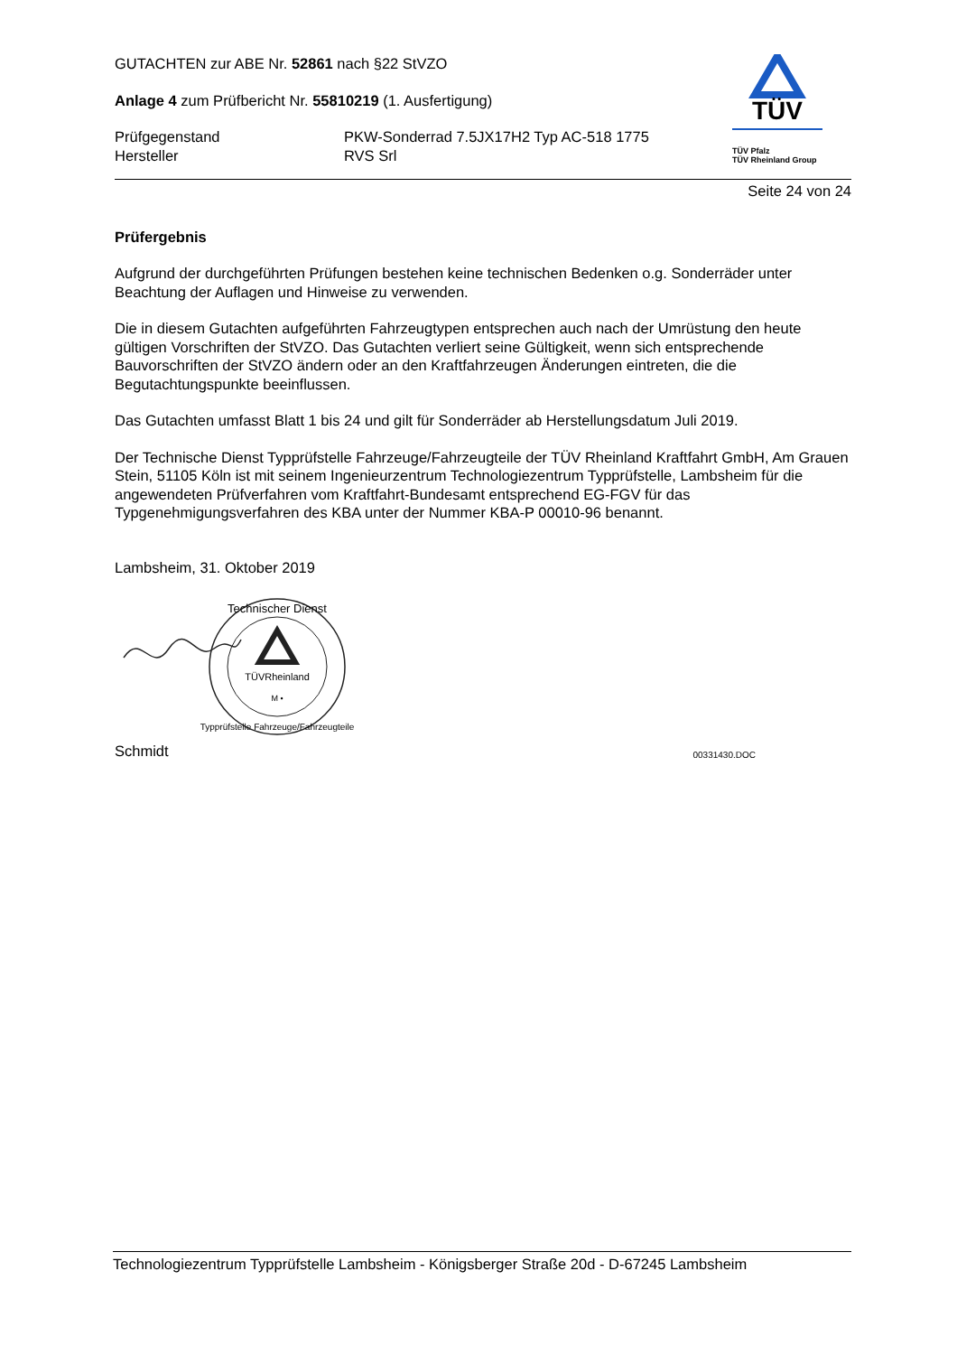GUTACHTEN zur ABE Nr. 52861 nach §22 StVZO
Anlage 4 zum Prüfbericht Nr. 55810219 (1. Ausfertigung)
Prüfgegenstand
Hersteller
PKW-Sonderrad 7.5JX17H2 Typ AC-518 1775
RVS Srl
TÜV
TÜV Pfalz
TÜV Rheinland Group
Seite 24 von 24
Prüfergebnis
Aufgrund der durchgeführten Prüfungen bestehen keine technischen Bedenken o.g. Sonderräder unter Beachtung der Auflagen und Hinweise zu verwenden.
Die in diesem Gutachten aufgeführten Fahrzeugtypen entsprechen auch nach der Umrüstung den heute gültigen Vorschriften der StVZO. Das Gutachten verliert seine Gültigkeit, wenn sich entsprechende Bauvorschriften der StVZO ändern oder an den Kraftfahrzeugen Änderungen eintreten, die die Begutachtungspunkte beeinflussen.
Das Gutachten umfasst Blatt 1 bis 24 und gilt für Sonderräder ab Herstellungsdatum Juli 2019.
Der Technische Dienst Typprüfstelle Fahrzeuge/Fahrzeugteile der TÜV Rheinland Kraftfahrt GmbH, Am Grauen Stein, 51105 Köln ist mit seinem Ingenieurzentrum Technologiezentrum Typprüfstelle, Lambsheim für die angewendeten Prüfverfahren vom Kraftfahrt-Bundesamt entsprechend EG-FGV für das Typgenehmigungsverfahren des KBA unter der Nummer KBA-P 00010-96 benannt.
Lambsheim, 31. Oktober 2019
TÜVRheinland
M •
Technischer Dienst
Typprüfstelle Fahrzeuge/Fahrzeugteile
Schmidt 00331430.DOC
Technologiezentrum Typprüfstelle Lambsheim - Königsberger Straße 20d - D-67245 Lambsheim